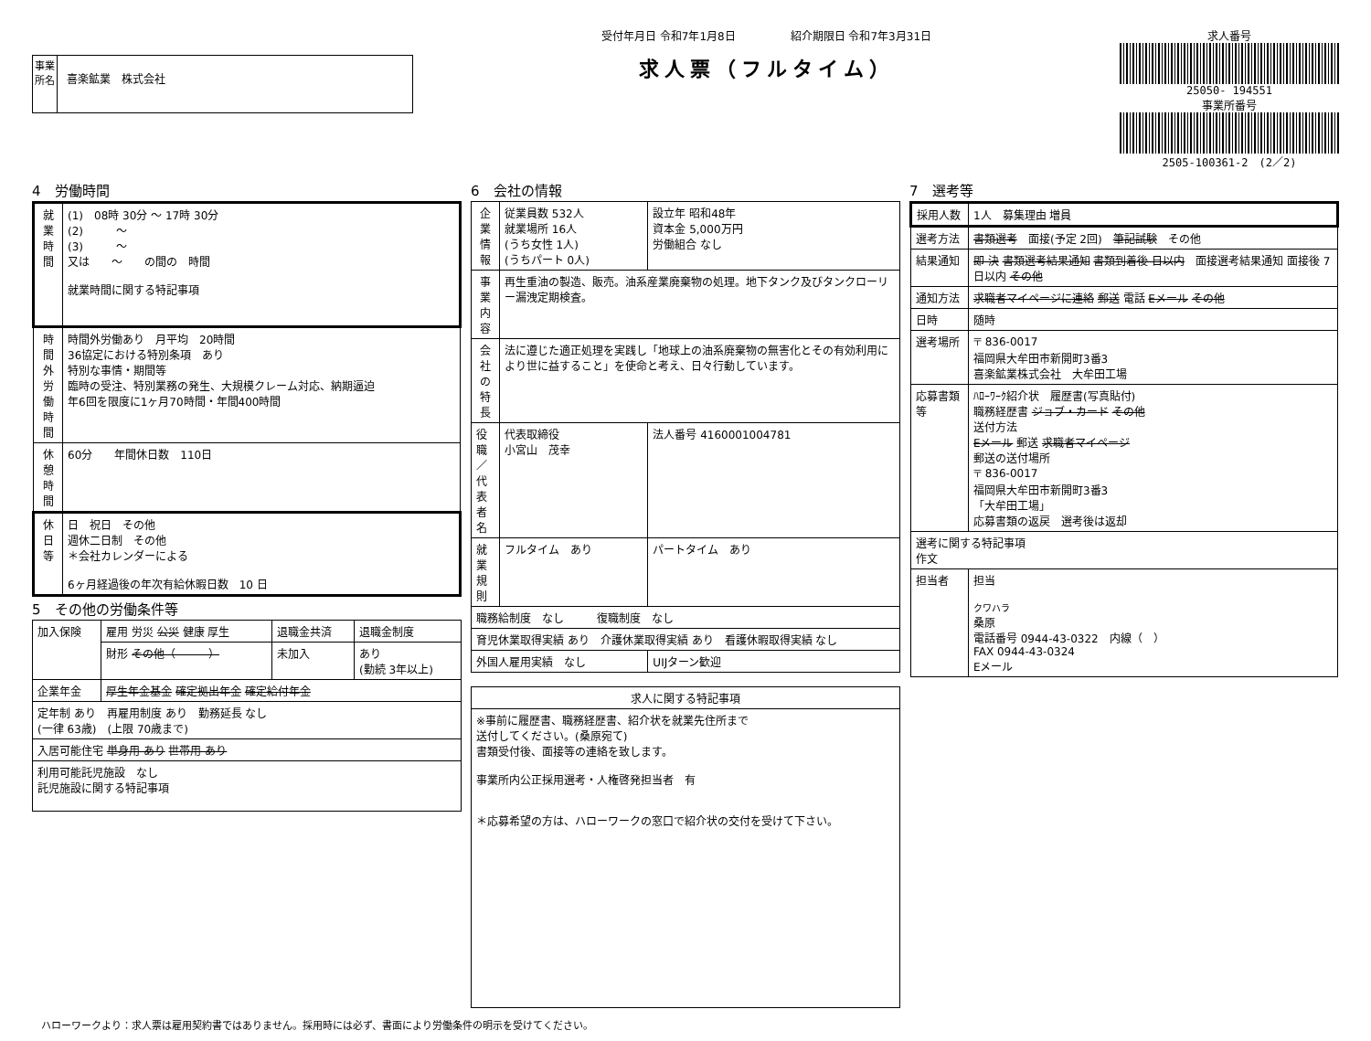事業所名
喜楽鉱業　株式会社
受付年月日 令和7年1月8日　　　　　紹介期限日 令和7年3月31日
求人票（フルタイム）
求人番号
25050- 194551
事業所番号
2505-100361-2　(2／2)
4　労働時間
| 就業時間 | (1) 08時 30分 ～ 17時 30分 (2) ～ (3) ～ 又は ～ の間の 時間 就業時間に関する特記事項 |
| 時間外労働時間 | 時間外労働あり 月平均 20時間 36協定における特別条項 あり 特別な事情・期間等 臨時の受注、特別業務の発生、大規模クレーム対応、納期逼迫 年6回を限度に1ヶ月70時間・年間400時間 |
| 休憩時間 | 60分 年間休日数 110日 |
| 休日等 | 日 祝日 その他 週休二日制 その他 ＊会社カレンダーによる 6ヶ月経過後の年次有給休暇日数 10 日 |
5　その他の労働条件等
| 加入保険 | 雇用 労災 公災 健康 厚生 | 退職金共済 | 退職金制度 |
| | 財形 その他（ ） | 未加入 | あり (勤続 3年以上) |
| 企業年金 | 厚生年金基金 確定拠出年金 確定給付年金 | | |
| 定年制 あり 再雇用制度 あり 勤務延長 なし (一律 63歳) (上限 70歳まで) | | | |
| 入居可能住宅 単身用 あり 世帯用 あり | | | |
| 利用可能託児施設 なし 託児施設に関する特記事項 | | | |
6　会社の情報
| 企業情報 | 従業員数 532人 就業場所 16人 (うち女性 1人) (うちパート 0人) | 設立年 昭和48年 資本金 5,000万円 労働組合 なし |
| 事業内容 | 再生重油の製造、販売。油系産業廃棄物の処理。地下タンク及びタンクローリー漏洩定期検査。 | |
| 会社の特長 | 法に遵じた適正処理を実践し「地球上の油系廃棄物の無害化とその有効利用により世に益すること」を使命と考え、日々行動しています。 | |
| 役職／代表者名 | 代表取締役 小宮山 茂幸 | 法人番号 4160001004781 |
| 就業規則 | フルタイム あり | パートタイム あり |
| 職務給制度 なし 復職制度 なし | | |
| 育児休業取得実績 あり 介護休業取得実績 あり 看護休暇取得実績 なし | | |
| 外国人雇用実績 なし | | UIJターン歓迎 |
| 求人に関する特記事項 |
| --- |
| ※事前に履歴書、職務経歴書、紹介状を就業先住所まで 送付してください。(桑原宛て) 書類受付後、面接等の連絡を致します。 事業所内公正採用選考・人権啓発担当者 有 ＊応募希望の方は、ハローワークの窓口で紹介状の交付を受けて下さい。 |
7　選考等
| 採用人数 | 1人 募集理由 増員 |
| 選考方法 | 書類選考 面接(予定 2回) 筆記試験 その他 |
| 結果通知 | 即 決 書類選考結果通知 書類到着後 日以内 面接選考結果通知 面接後 7日以内 その他 |
| 通知方法 | 求職者マイページに連絡 郵送 電話 Eメール その他 |
| 日時 | 随時 |
| 選考場所 | 〒 836-0017 福岡県大牟田市新開町3番3 喜楽鉱業株式会社 大牟田工場 |
| 応募書類等 | ﾊﾛｰﾜｰｸ紹介状 履歴書(写真貼付) 職務経歴書 ジョブ・カード その他 送付方法 Eメール 郵送 求職者マイページ 郵送の送付場所 〒 836-0017 福岡県大牟田市新開町3番3 「大牟田工場」 応募書類の返戻 選考後は返却 |
| 選考に関する特記事項 作文 | |
| 担当者 | 担当 クワハラ 桑原 電話番号 0944-43-0322 内線（ ） FAX 0944-43-0324 Eメール |
ハローワークより：求人票は雇用契約書ではありません。採用時には必ず、書面により労働条件の明示を受けてください。